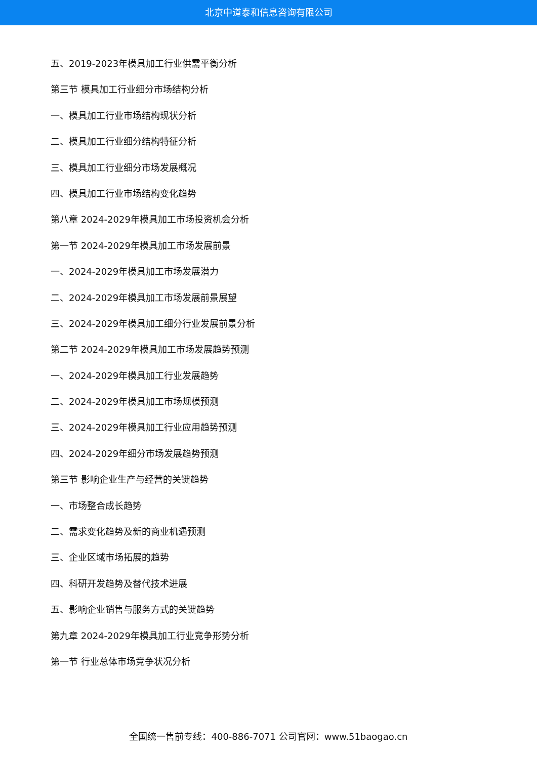北京中道泰和信息咨询有限公司
五、2019-2023年模具加工行业供需平衡分析
第三节 模具加工行业细分市场结构分析
一、模具加工行业市场结构现状分析
二、模具加工行业细分结构特征分析
三、模具加工行业细分市场发展概况
四、模具加工行业市场结构变化趋势
第八章 2024-2029年模具加工市场投资机会分析
第一节 2024-2029年模具加工市场发展前景
一、2024-2029年模具加工市场发展潜力
二、2024-2029年模具加工市场发展前景展望
三、2024-2029年模具加工细分行业发展前景分析
第二节 2024-2029年模具加工市场发展趋势预测
一、2024-2029年模具加工行业发展趋势
二、2024-2029年模具加工市场规模预测
三、2024-2029年模具加工行业应用趋势预测
四、2024-2029年细分市场发展趋势预测
第三节 影响企业生产与经营的关键趋势
一、市场整合成长趋势
二、需求变化趋势及新的商业机遇预测
三、企业区域市场拓展的趋势
四、科研开发趋势及替代技术进展
五、影响企业销售与服务方式的关键趋势
第九章 2024-2029年模具加工行业竞争形势分析
第一节 行业总体市场竞争状况分析
全国统一售前专线：400-886-7071 公司官网：www.51baogao.cn